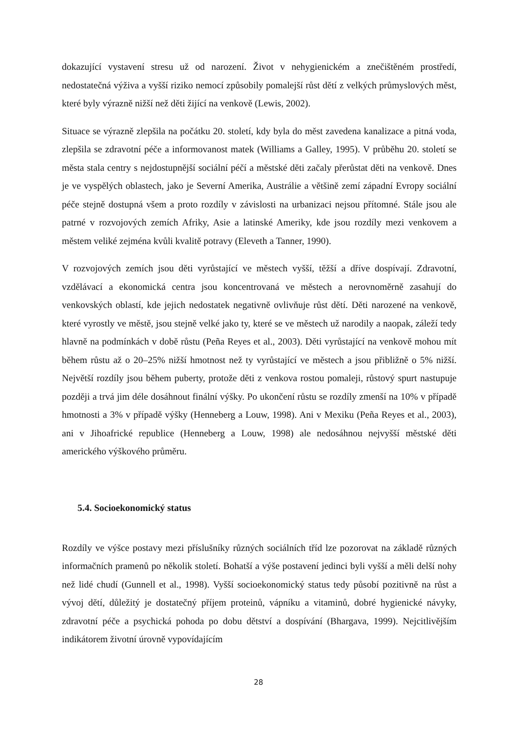dokazující vystavení stresu už od narození. Život v nehygienickém a znečištěném prostředí, nedostatečná výživa a vyšší riziko nemocí způsobily pomalejší růst dětí z velkých průmyslových měst, které byly výrazně nižší než děti žijící na venkově (Lewis, 2002).
Situace se výrazně zlepšila na počátku 20. století, kdy byla do měst zavedena kanalizace a pitná voda, zlepšila se zdravotní péče a informovanost matek (Williams a Galley, 1995). V průběhu 20. století se města stala centry s nejdostupnější sociální péčí a městské děti začaly přerůstat děti na venkově. Dnes je ve vyspělých oblastech, jako je Severní Amerika, Austrálie a většině zemí západní Evropy sociální péče stejně dostupná všem a proto rozdíly v závislosti na urbanizaci nejsou přítomné. Stále jsou ale patrné v rozvojových zemích Afriky, Asie a latinské Ameriky, kde jsou rozdíly mezi venkovem a městem veliké zejména kvůli kvalitě potravy (Eleveth a Tanner, 1990).
V rozvojových zemích jsou děti vyrůstající ve městech vyšší, těžší a dříve dospívají. Zdravotní, vzdělávací a ekonomická centra jsou koncentrovaná ve městech a nerovnoměrně zasahují do venkovských oblastí, kde jejich nedostatek negativně ovlivňuje růst dětí. Děti narozené na venkově, které vyrostly ve městě, jsou stejně velké jako ty, které se ve městech už narodily a naopak, záleží tedy hlavně na podmínkách v době růstu (Peña Reyes et al., 2003). Děti vyrůstající na venkově mohou mít během růstu až o 20–25% nižší hmotnost než ty vyrůstající ve městech a jsou přibližně o 5% nižší. Největší rozdíly jsou během puberty, protože děti z venkova rostou pomaleji, růstový spurt nastupuje později a trvá jim déle dosáhnout finální výšky. Po ukončení růstu se rozdíly zmenší na 10% v případě hmotnosti a 3% v případě výšky (Henneberg a Louw, 1998). Ani v Mexiku (Peña Reyes et al., 2003), ani v Jihoafrické republice (Henneberg a Louw, 1998) ale nedosáhnou nejvyšší městské děti amerického výškového průměru.
5.4. Socioekonomický status
Rozdíly ve výšce postavy mezi příslušníky různých sociálních tříd lze pozorovat na základě různých informačních pramenů po několik století. Bohatší a výše postavení jedinci byli vyšší a měli delší nohy než lidé chudí (Gunnell et al., 1998). Vyšší socioekonomický status tedy působí pozitivně na růst a vývoj dětí, důležitý je dostatečný příjem proteinů, vápníku a vitaminů, dobré hygienické návyky, zdravotní péče a psychická pohoda po dobu dětství a dospívání (Bhargava, 1999). Nejcitlivějším indikátorem životní úrovně vypovídajícím
28